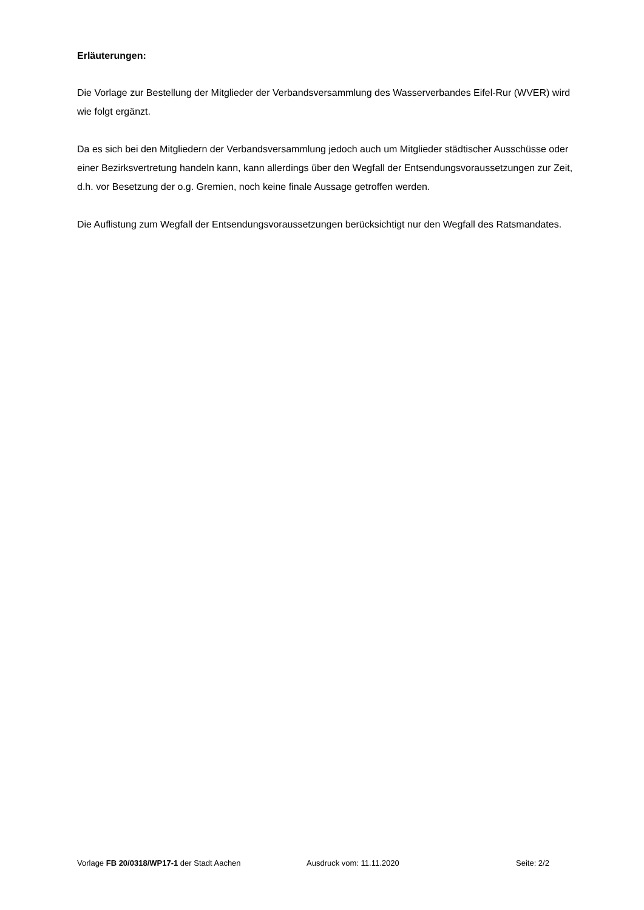Erläuterungen:
Die Vorlage zur Bestellung der Mitglieder der Verbandsversammlung des Wasserverbandes Eifel-Rur (WVER) wird wie folgt ergänzt.
Da es sich bei den Mitgliedern der Verbandsversammlung jedoch auch um Mitglieder städtischer Ausschüsse oder einer Bezirksvertretung handeln kann, kann allerdings über den Wegfall der Entsendungsvoraussetzungen zur Zeit, d.h. vor Besetzung der o.g. Gremien, noch keine finale Aussage getroffen werden.
Die Auflistung zum Wegfall der Entsendungsvoraussetzungen berücksichtigt nur den Wegfall des Ratsmandates.
Vorlage FB 20/0318/WP17-1 der Stadt Aachen Ausdruck vom: 11.11.2020 Seite: 2/2